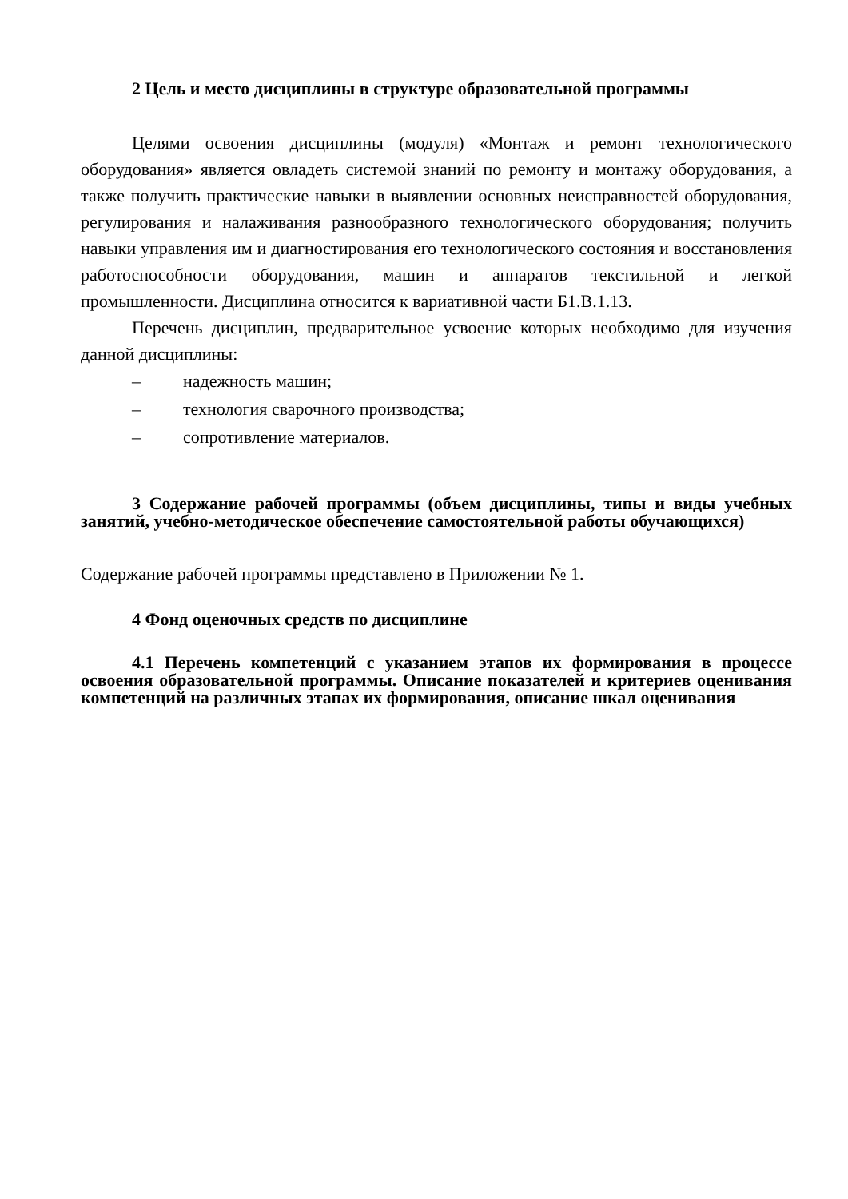2 Цель и место дисциплины в структуре образовательной программы
Целями освоения дисциплины (модуля) «Монтаж и ремонт технологического оборудования» является овладеть системой знаний по ремонту и монтажу оборудования, а также получить практические навыки в выявлении основных неисправностей оборудования, регулирования и налаживания разнообразного технологического оборудования; получить навыки управления им и диагностирования его технологического состояния и восстановления работоспособности оборудования, машин и аппаратов текстильной и легкой промышленности. Дисциплина относится к вариативной части Б1.В.1.13.
Перечень дисциплин, предварительное усвоение которых необходимо для изучения данной дисциплины:
– надежность машин;
– технология сварочного производства;
– сопротивление материалов.
3 Содержание рабочей программы (объем дисциплины, типы и виды учебных занятий, учебно-методическое обеспечение самостоятельной работы обучающихся)
Содержание рабочей программы представлено в Приложении № 1.
4 Фонд оценочных средств по дисциплине
4.1 Перечень компетенций с указанием этапов их формирования в процессе освоения образовательной программы. Описание показателей и критериев оценивания компетенций на различных этапах их формирования, описание шкал оценивания